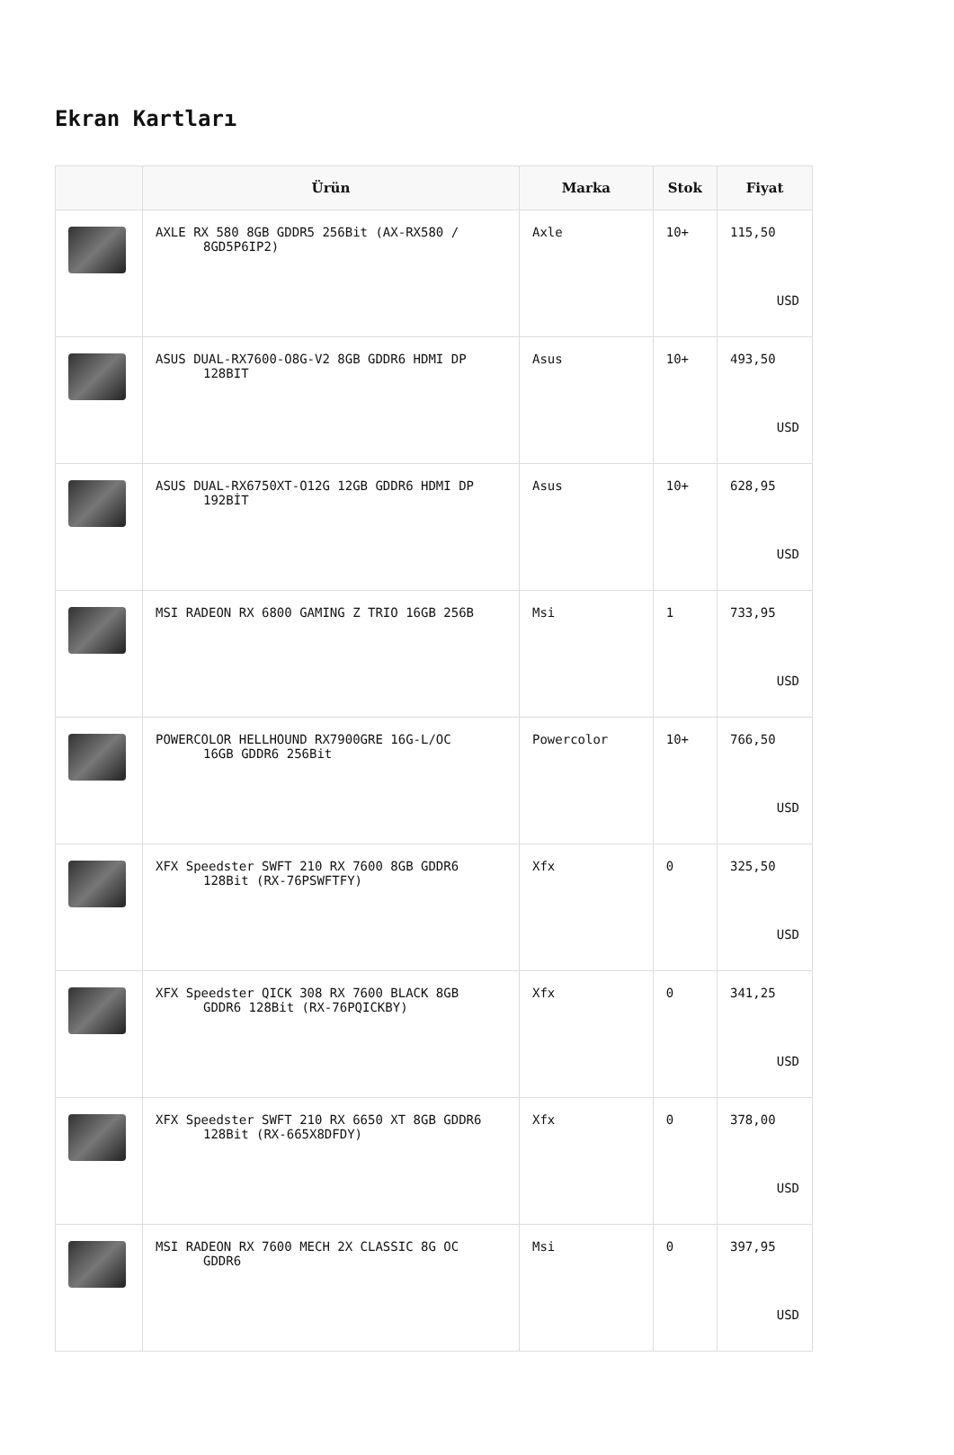Ekran Kartları
| | Ürün | Marka | Stok | Fiyat |
| --- | --- | --- | --- | --- |
| | AXLE RX 580 8GB GDDR5 256Bit (AX-RX580 / 8GD5P6IP2) | Axle | 10+ | 115,50 USD |
| | ASUS DUAL-RX7600-O8G-V2 8GB GDDR6 HDMI DP 128BIT | Asus | 10+ | 493,50 USD |
| | ASUS DUAL-RX6750XT-O12G 12GB GDDR6 HDMI DP 192BİT | Asus | 10+ | 628,95 USD |
| | MSI RADEON RX 6800 GAMING Z TRIO 16GB 256B | Msi | 1 | 733,95 USD |
| | POWERCOLOR HELLHOUND RX7900GRE 16G-L/OC 16GB GDDR6 256Bit | Powercolor | 10+ | 766,50 USD |
| | XFX Speedster SWFT 210 RX 7600 8GB GDDR6 128Bit (RX-76PSWFTFY) | Xfx | 0 | 325,50 USD |
| | XFX Speedster QICK 308 RX 7600 BLACK 8GB GDDR6 128Bit (RX-76PQICKBY) | Xfx | 0 | 341,25 USD |
| | XFX Speedster SWFT 210 RX 6650 XT 8GB GDDR6 128Bit (RX-665X8DFDY) | Xfx | 0 | 378,00 USD |
| | MSI RADEON RX 7600 MECH 2X CLASSIC 8G OC GDDR6 | Msi | 0 | 397,95 USD |